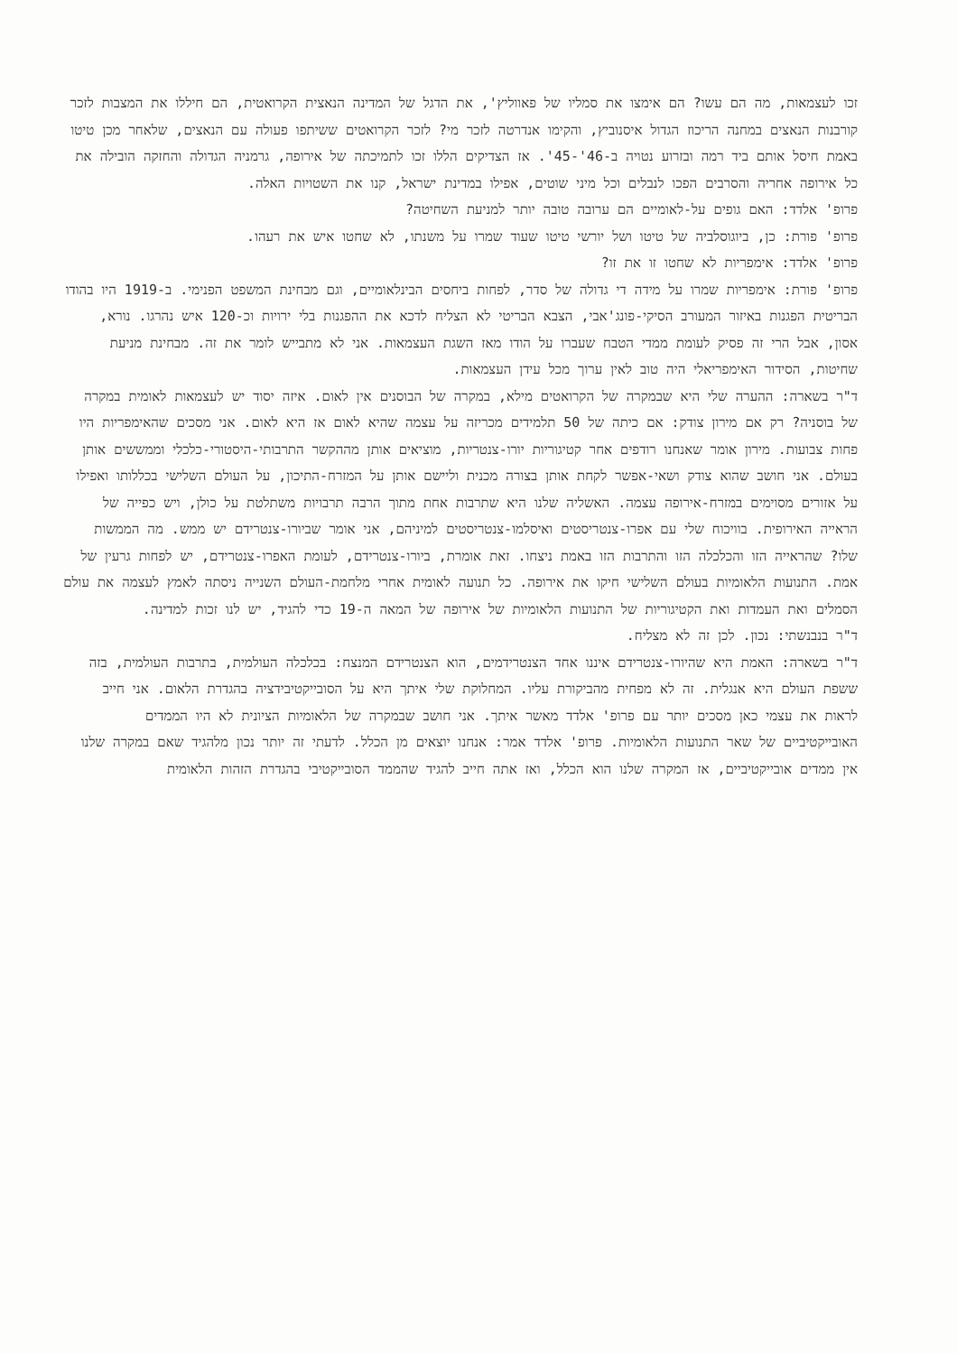זכו לעצמאות, מה הם עשו? הם אימצו את סמליו של פאווליץ', את הדגל של המדינה הנאצית הקרואטית, הם חיללו את המצבות לזכר קורבנות הנאצים במחנה הריכוז הגדול איסנוביץ, והקימו אנדרטה לזכר מי? לזכר הקרואטים ששיתפו פעולה עם הנאצים, שלאחר מכן טיטו באמת חיסל אותם ביד רמה ובזרוע נטויה ב-46'-45'. אז הצדיקים הללו זכו לתמיכתה של אירופה, גרמניה הגדולה והחזקה הובילה את כל אירופה אחריה והסרבים הפכו לנבלים וכל מיני שוטים, אפילו במדינת ישראל, קנו את השטויות האלה.
פרופ' אלדד: האם גופים על-לאומיים הם ערובה טובה יותר למניעת השחיטה?
פרופ' פורת: כן, ביוגוסלביה של טיטו ושל יורשי טיטו שעוד שמרו על משנתו, לא שחטו איש את רעהו.
פרופ' אלדד: אימפריות לא שחטו זו את זו?
פרופ' פורת: אימפריות שמרו על מידה די גדולה של סדר, לפחות ביחסים הבינלאומיים, וגם מבחינת המשפט הפנימי. ב-1919 היו בהודו הבריטית הפגנות באיזור המעורב הסיקי-פונג'אבי, הצבא הבריטי לא הצליח לדכא את ההפגנות בלי ירויות וכ-120 איש נהרגו. נורא, אסון, אבל הרי זה פסיק לעומת ממדי הטבח שעברו על הודו מאז השגת העצמאות. אני לא מתבייש לומר את זה. מבחינת מניעת שחיטות, הסידור האימפריאלי היה טוב לאין ערוך מכל עידן העצמאות.
ד"ר בשארה: ההערה שלי היא שבמקרה של הקרואטים מילא, במקרה של הבוסנים אין לאום. איזה יסוד יש לעצמאות לאומית במקרה של בוסניה? רק אם מירון צודק: אם כיתה של 50 תלמידים מכריזה על עצמה שהיא לאום אז היא לאום. אני מסכים שהאימפריות היו פחות צבועות. מירון אומר שאנחנו רודפים אחר קטיגוריות יורו-צנטריות, מוציאים אותן מההקשר התרבותי-היסטורי-כלכלי וממששים אותן בעולם. אני חושב שהוא צודק ושאי-אפשר לקחת אותן בצורה מכנית וליישם אותן על המזרח-התיכון, על העולם השלישי בכללותו ואפילו על אזורים מסוימים במזרח-אירופה עצמה. האשליה שלנו היא שתרבות אחת מתוך הרבה תרבויות משתלטת על כולן, ויש כפייה של הראייה האירופית. בוויכוח שלי עם אפרו-צנטריסטים ואיסלמו-צנטריסטים למיניהם, אני אומר שביורו-צנטרידם יש ממש. מה הממשות שלו? שהראייה הזו והכלכלה הזו והתרבות הזו באמת ניצחו. זאת אומרת, ביורו-צנטרידם, לעומת האפרו-צנטרידם, יש לפחות גרעין של אמת. התנועות הלאומיות בעולם השלישי חיקו את אירופה. כל תנועה לאומית אחרי מלחמת-העולם השנייה ניסתה לאמץ לעצמה את עולם הסמלים ואת העמדות ואת הקטיגוריות של התנועות הלאומיות של אירופה של המאה ה-19 כדי להגיד, יש לנו זכות למדינה.
ד"ר בנבנשתי: נכון. לכן זה לא מצליח.
ד"ר בשארה: האמת היא שהיורו-צנטרידם איננו אחד הצנטרידמים, הוא הצנטרידם המנצח: בכלכלה העולמית, בתרבות העולמית, בזה ששפת העולם היא אנגלית. זה לא מפחית מהביקורת עליו. המחלוקת שלי איתך היא על הסובייקטיבידציה בהגדרת הלאום. אני חייב לראות את עצמי כאן מסכים יותר עם פרופ' אלדד מאשר איתך. אני חושב שבמקרה של הלאומיות הציונית לא היו הממדים האובייקטיביים של שאר התנועות הלאומיות. פרופ' אלדד אמר: אנחנו יוצאים מן הכלל. לדעתי זה יותר נכון מלהגיד שאם במקרה שלנו אין ממדים אובייקטיביים, אז המקרה שלנו הוא הכלל, ואז אתה חייב להגיד שהממד הסובייקטיבי בהגדרת הזהות הלאומית